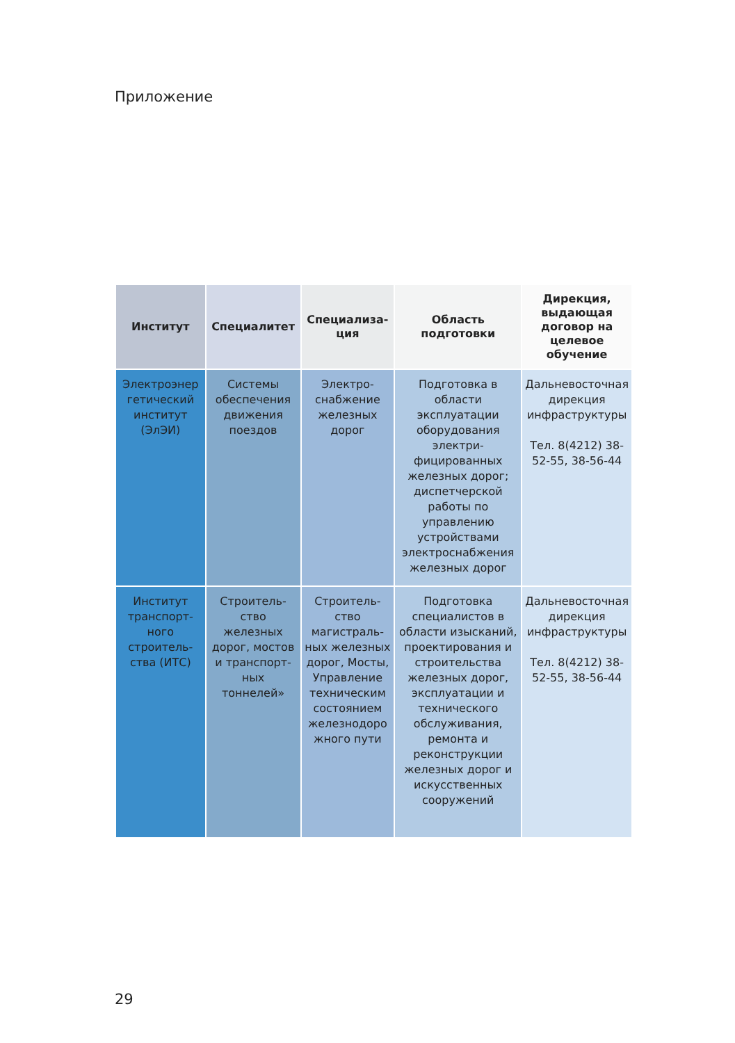Приложение
| Институт | Специалитет | Специализа-ция | Область подготовки | Дирекция, выдающая договор на целевое обучение |
| --- | --- | --- | --- | --- |
| Электроэнер гетический институт (ЭлЭИ) | Системы обеспечения движения поездов | Электро-снабжение железных дорог | Подготовка в области эксплуатации оборудования электри-фицированных железных дорог; диспетчерской работы по управлению устройствами электроснабжения железных дорог | Дальневосточная дирекция инфраструктуры Тел. 8(4212) 38-52-55, 38-56-44 |
| Институт транспорт-ного строитель-ства (ИТС) | Строитель-ство железных дорог, мостов и транспорт-ных тоннелей» | Строитель-ство магистраль-ных железных дорог, Мосты, Управление техническим состоянием железнодоро жного пути | Подготовка специалистов в области изысканий, проектирования и строительства железных дорог, эксплуатации и технического обслуживания, ремонта и реконструкции железных дорог и искусственных сооружений | Дальневосточная дирекция инфраструктуры Тел. 8(4212) 38-52-55, 38-56-44 |
29